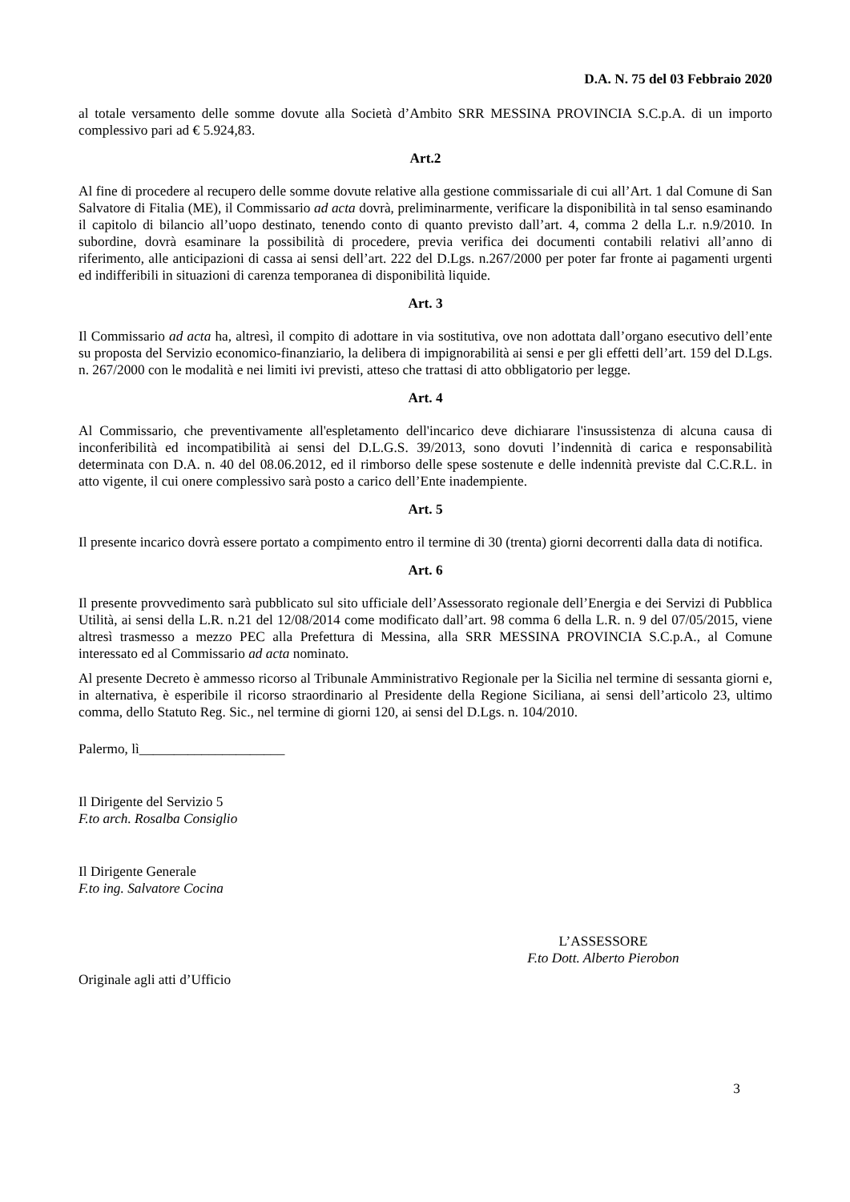D.A. N. 75 del 03 Febbraio 2020
al totale versamento delle somme dovute alla Società d’Ambito SRR MESSINA PROVINCIA S.C.p.A. di un importo complessivo pari ad € 5.924,83.
Art.2
Al fine di procedere al recupero delle somme dovute relative alla gestione commissariale di cui all’Art. 1 dal Comune di San Salvatore di Fitalia (ME), il Commissario ad acta dovrà, preliminarmente, verificare la disponibilità in tal senso esaminando il capitolo di bilancio all’uopo destinato, tenendo conto di quanto previsto dall’art. 4, comma 2 della L.r. n.9/2010. In subordine, dovrà esaminare la possibilità di procedere, previa verifica dei documenti contabili relativi all’anno di riferimento, alle anticipazioni di cassa ai sensi dell’art. 222 del D.Lgs. n.267/2000 per poter far fronte ai pagamenti urgenti ed indifferibili in situazioni di carenza temporanea di disponibilità liquide.
Art. 3
Il Commissario ad acta ha, altresì, il compito di adottare in via sostitutiva, ove non adottata dall’organo esecutivo dell’ente su proposta del Servizio economico-finanziario, la delibera di impignorabilità ai sensi e per gli effetti dell’art. 159 del D.Lgs. n. 267/2000 con le modalità e nei limiti ivi previsti, atteso che trattasi di atto obbligatorio per legge.
Art. 4
Al Commissario, che preventivamente all'espletamento dell'incarico deve dichiarare l'insussistenza di alcuna causa di inconferibilità ed incompatibilità ai sensi del D.L.G.S. 39/2013, sono dovuti l’indennità di carica e responsabilità determinata con D.A. n. 40 del 08.06.2012, ed il rimborso delle spese sostenute e delle indennità previste dal C.C.R.L. in atto vigente, il cui onere complessivo sarà posto a carico dell’Ente inadempiente.
Art. 5
Il presente incarico dovrà essere portato a compimento entro il termine di 30 (trenta) giorni decorrenti dalla data di notifica.
Art. 6
Il presente provvedimento sarà pubblicato sul sito ufficiale dell’Assessorato regionale dell’Energia e dei Servizi di Pubblica Utilità, ai sensi della L.R. n.21 del 12/08/2014 come modificato dall’art. 98 comma 6 della L.R. n. 9 del 07/05/2015, viene altresì trasmesso a mezzo PEC alla Prefettura di Messina, alla SRR MESSINA PROVINCIA S.C.p.A., al Comune interessato ed al Commissario ad acta nominato.
Al presente Decreto è ammesso ricorso al Tribunale Amministrativo Regionale per la Sicilia nel termine di sessanta giorni e, in alternativa, è esperibile il ricorso straordinario al Presidente della Regione Siciliana, ai sensi dell’articolo 23, ultimo comma, dello Statuto Reg. Sic., nel termine di giorni 120, ai sensi del D.Lgs. n. 104/2010.
Palermo, lì_____________________
Il Dirigente del Servizio 5
F.to arch. Rosalba Consiglio
Il Dirigente Generale
F.to ing. Salvatore Cocina
L’ASSESSORE
F.to Dott. Alberto Pierobon
Originale agli atti d’Ufficio
3